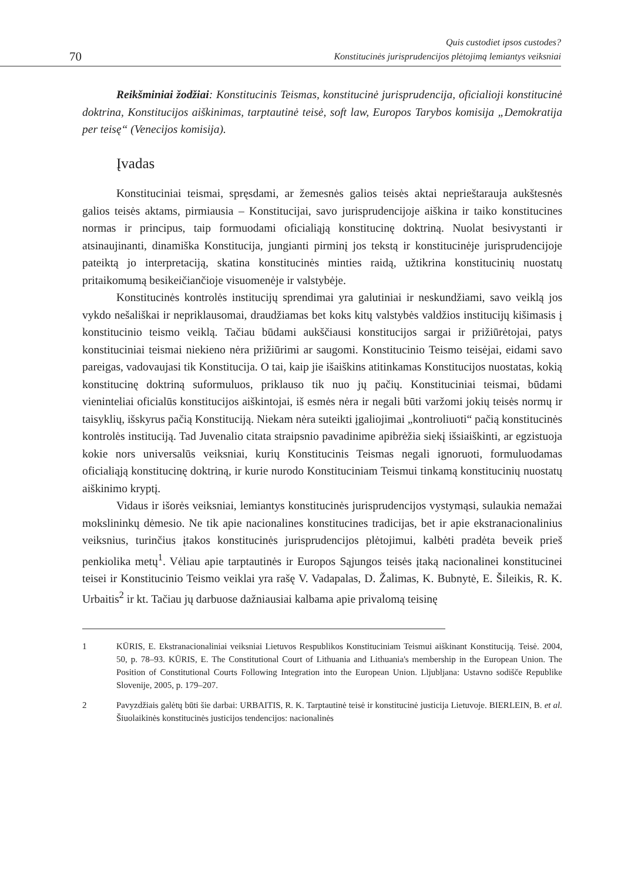70
Quis custodiet ipsos custodes?
Konstitucinės jurisprudencijos plėtojimą lemiantys veiksniai
Reikšminiai žodžiai: Konstitucinis Teismas, konstitucinė jurisprudencija, oficialioji konstitucinė doktrina, Konstitucijos aiškinimas, tarptautinė teisė, soft law, Europos Tarybos komisija „Demokratija per teisę“ (Venecijos komisija).
Įvadas
Konstituciniai teismai, spręsdami, ar žemesnės galios teisės aktai neprieštarauja aukštesnės galios teisės aktams, pirmiausia – Konstitucijai, savo jurisprudencijoje aiškina ir taiko konstitucines normas ir principus, taip formuodami oficialiąją konstitucinę doktriną. Nuolat besivystanti ir atsinaujinanti, dinamiška Konstitucija, jungianti pirminį jos tekstą ir konstitucinėje jurisprudencijoje pateiktą jo interpretaciją, skatina konstitucinės minties raidą, užtikrina konstitucinių nuostatų pritaikomumą besikeičiančioje visuomenėje ir valstybėje.
Konstitucinės kontrolės institucijų sprendimai yra galutiniai ir neskundžiami, savo veiklą jos vykdo nešališkai ir nepriklausomai, draudžiamas bet koks kitų valstybės valdžios institucijų kišimasis į konstitucinio teismo veiklą. Tačiau būdami aukščiausi konstitucijos sargai ir prižiūrėtojai, patys konstituciniai teismai niekieno nėra prižiūrimi ar saugomi. Konstitucinio Teismo teisėjai, eidami savo pareigas, vadovaujasi tik Konstitucija. O tai, kaip jie išaiškins atitinkamas Konstitucijos nuostatas, kokią konstitucinę doktriną suformuluos, priklauso tik nuo jų pačių. Konstituciniai teismai, būdami vieninteliai oficialūs konstitucijos aiškintojai, iš esmės nėra ir negali būti varžomi jokių teisės normų ir taisyklių, išskyrus pačią Konstituciją. Niekam nėra suteikti įgaliojimai „kontroliuoti“ pačią konstitucinės kontrolės instituciją. Tad Juvenalio citata straipsnio pavadinime apibrėžia siekį išsiaiškinti, ar egzistuoja kokie nors universalūs veiksniai, kurių Konstitucinis Teismas negali ignoruoti, formuluodamas oficialiąją konstitucinę doktriną, ir kurie nurodo Konstituciniam Teismui tinkamą konstitucinių nuostatų aiškinimo kryptį.
Vidaus ir išorės veiksniai, lemiantys konstitucinės jurisprudencijos vystymąsi, sulaukia nemažai mokslininkų dėmesio. Ne tik apie nacionalines konstitucines tradicijas, bet ir apie ekstranacionalinius veiksnius, turinčius įtakos konstitucinės jurisprudencijos plėtojimui, kalbėti pradėta beveik prieš penkiolika metų<sup>1</sup>. Vėliau apie tarptautinės ir Europos Sąjungos teisės įtaką nacionalinei konstitucinei teisei ir Konstitucinio Teismo veiklai yra rašę V. Vadapalas, D. Žalimas, K. Bubnytė, E. Šileikis, R. K. Urbaitis<sup>2</sup> ir kt. Tačiau jų darbuose dažniausiai kalbama apie privalomą teisinę
1 KŪRIS, E. Ekstranacionaliniai veiksniai Lietuvos Respublikos Konstituciniam Teismui aiškinant Konstituciją. Teisė. 2004, 50, p. 78–93. KŪRIS, E. The Constitutional Court of Lithuania and Lithuania's membership in the European Union. The Position of Constitutional Courts Following Integration into the European Union. Lljubljana: Ustavno sodišče Republike Slovenije, 2005, p. 179–207.
2 Pavyzdžiais galėtų būti šie darbai: URBAITIS, R. K. Tarptautinė teisė ir konstitucinė justicija Lietuvoje. BIERLEIN, B. et al. Šiuolaikinės konstitucinės justicijos tendencijos: nacionalinės